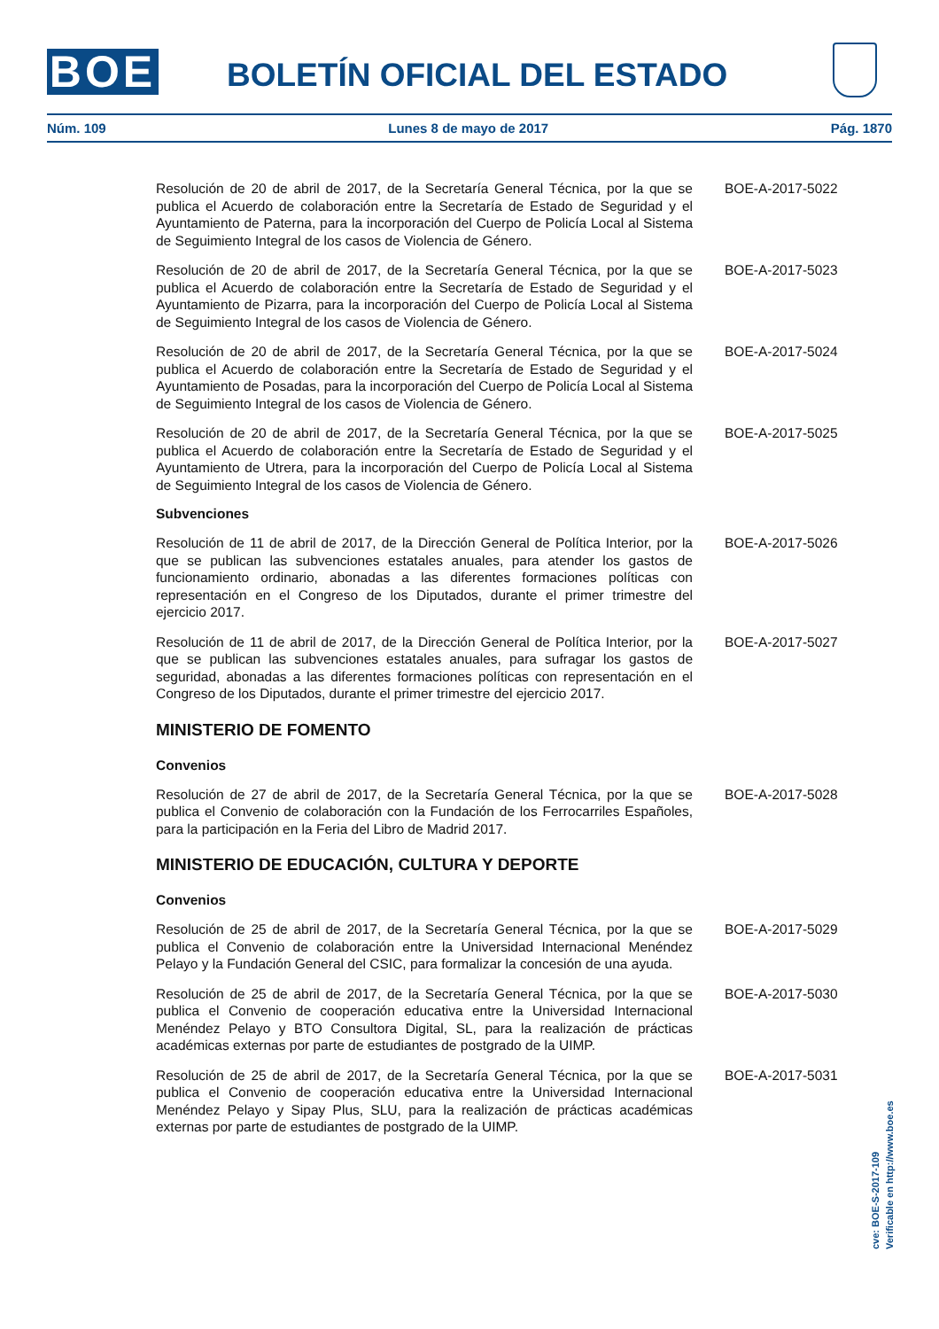BOE BOLETÍN OFICIAL DEL ESTADO
Núm. 109 Lunes 8 de mayo de 2017 Pág. 1870
Resolución de 20 de abril de 2017, de la Secretaría General Técnica, por la que se publica el Acuerdo de colaboración entre la Secretaría de Estado de Seguridad y el Ayuntamiento de Paterna, para la incorporación del Cuerpo de Policía Local al Sistema de Seguimiento Integral de los casos de Violencia de Género.
BOE-A-2017-5022
Resolución de 20 de abril de 2017, de la Secretaría General Técnica, por la que se publica el Acuerdo de colaboración entre la Secretaría de Estado de Seguridad y el Ayuntamiento de Pizarra, para la incorporación del Cuerpo de Policía Local al Sistema de Seguimiento Integral de los casos de Violencia de Género.
BOE-A-2017-5023
Resolución de 20 de abril de 2017, de la Secretaría General Técnica, por la que se publica el Acuerdo de colaboración entre la Secretaría de Estado de Seguridad y el Ayuntamiento de Posadas, para la incorporación del Cuerpo de Policía Local al Sistema de Seguimiento Integral de los casos de Violencia de Género.
BOE-A-2017-5024
Resolución de 20 de abril de 2017, de la Secretaría General Técnica, por la que se publica el Acuerdo de colaboración entre la Secretaría de Estado de Seguridad y el Ayuntamiento de Utrera, para la incorporación del Cuerpo de Policía Local al Sistema de Seguimiento Integral de los casos de Violencia de Género.
BOE-A-2017-5025
Subvenciones
Resolución de 11 de abril de 2017, de la Dirección General de Política Interior, por la que se publican las subvenciones estatales anuales, para atender los gastos de funcionamiento ordinario, abonadas a las diferentes formaciones políticas con representación en el Congreso de los Diputados, durante el primer trimestre del ejercicio 2017.
BOE-A-2017-5026
Resolución de 11 de abril de 2017, de la Dirección General de Política Interior, por la que se publican las subvenciones estatales anuales, para sufragar los gastos de seguridad, abonadas a las diferentes formaciones políticas con representación en el Congreso de los Diputados, durante el primer trimestre del ejercicio 2017.
BOE-A-2017-5027
MINISTERIO DE FOMENTO
Convenios
Resolución de 27 de abril de 2017, de la Secretaría General Técnica, por la que se publica el Convenio de colaboración con la Fundación de los Ferrocarriles Españoles, para la participación en la Feria del Libro de Madrid 2017.
BOE-A-2017-5028
MINISTERIO DE EDUCACIÓN, CULTURA Y DEPORTE
Convenios
Resolución de 25 de abril de 2017, de la Secretaría General Técnica, por la que se publica el Convenio de colaboración entre la Universidad Internacional Menéndez Pelayo y la Fundación General del CSIC, para formalizar la concesión de una ayuda.
BOE-A-2017-5029
Resolución de 25 de abril de 2017, de la Secretaría General Técnica, por la que se publica el Convenio de cooperación educativa entre la Universidad Internacional Menéndez Pelayo y BTO Consultora Digital, SL, para la realización de prácticas académicas externas por parte de estudiantes de postgrado de la UIMP.
BOE-A-2017-5030
Resolución de 25 de abril de 2017, de la Secretaría General Técnica, por la que se publica el Convenio de cooperación educativa entre la Universidad Internacional Menéndez Pelayo y Sipay Plus, SLU, para la realización de prácticas académicas externas por parte de estudiantes de postgrado de la UIMP.
BOE-A-2017-5031
cve: BOE-S-2017-109
Verificable en http://www.boe.es